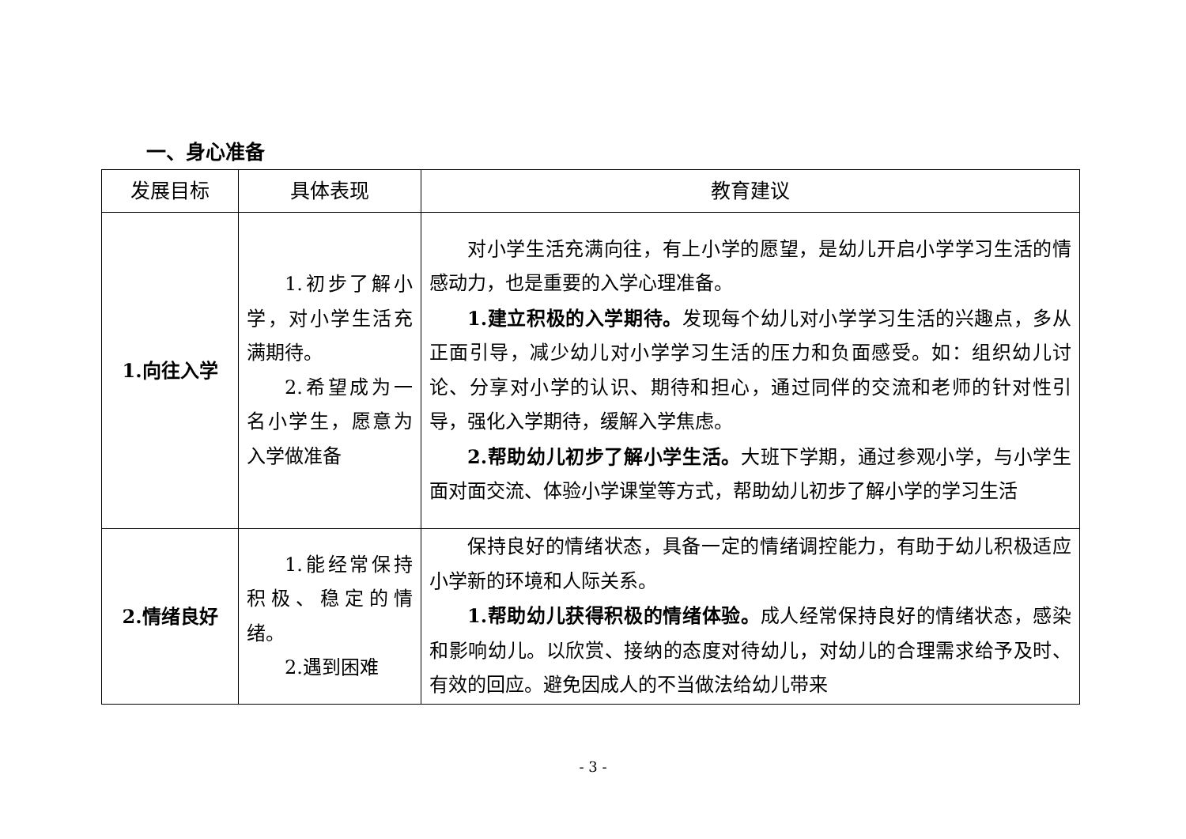一、身心准备
| 发展目标 | 具体表现 | 教育建议 |
| --- | --- | --- |
| 1.向往入学 | 1.初步了解小学，对小学生活充满期待。 2.希望成为一名小学生，愿意为入学做准备 | 对小学生活充满向往，有上小学的愿望，是幼儿开启小学学习生活的情感动力，也是重要的入学心理准备。 1.建立积极的入学期待。 发现每个幼儿对小学学习生活的兴趣点，多从正面引导，减少幼儿对小学学习生活的压力和负面感受。如：组织幼儿讨论、分享对小学的认识、期待和担心，通过同伴的交流和老师的针对性引导，强化入学期待，缓解入学焦虑。 2.帮助幼儿初步了解小学生活。 大班下学期，通过参观小学，与小学生面对面交流、体验小学课堂等方式，帮助幼儿初步了解小学的学习生活 |
| 2.情绪良好 | 1.能经常保持积极、稳定的情绪。 2.遇到困难 | 保持良好的情绪状态，具备一定的情绪调控能力，有助于幼儿积极适应小学新的环境和人际关系。 1.帮助幼儿获得积极的情绪体验。 成人经常保持良好的情绪状态，感染和影响幼儿。以欣赏、接纳的态度对待幼儿，对幼儿的合理需求给予及时、有效的回应。避免因成人的不当做法给幼儿带来 |
- 3 -